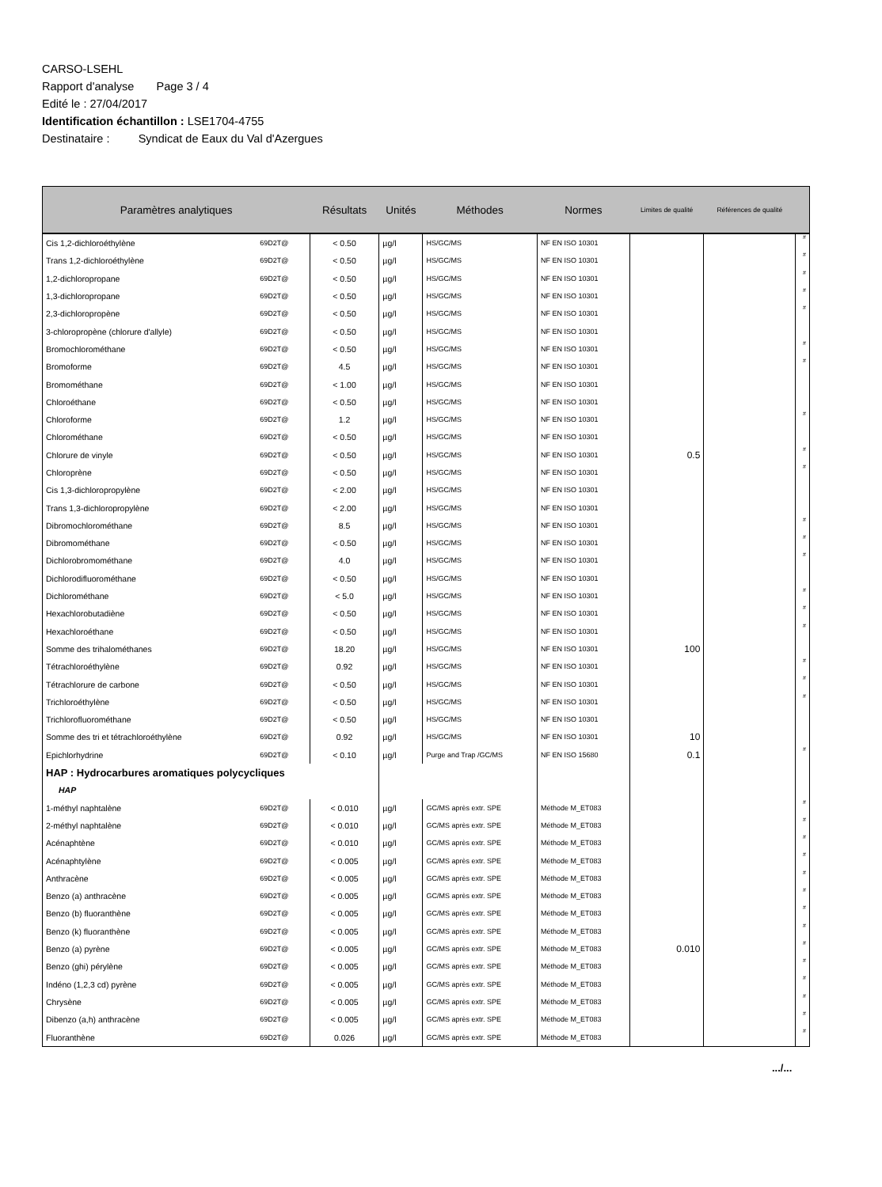CARSO-LSEHL
Rapport d'analyse Page 3 / 4
Edité le : 27/04/2017
Identification échantillon : LSE1704-4755
Destinataire : Syndicat de Eaux du Val d'Azergues
| Paramètres analytiques | | Résultats | Unités | Méthodes | Normes | Limites de qualité | Références de qualité | |
| --- | --- | --- | --- | --- | --- | --- | --- | --- |
| Cis 1,2-dichloroéthylène | 69D2T@ | < 0.50 | µg/l | HS/GC/MS | NF EN ISO 10301 | | | # |
| Trans 1,2-dichloroéthylène | 69D2T@ | < 0.50 | µg/l | HS/GC/MS | NF EN ISO 10301 | | | # |
| 1,2-dichloropropane | 69D2T@ | < 0.50 | µg/l | HS/GC/MS | NF EN ISO 10301 | | | # |
| 1,3-dichloropropane | 69D2T@ | < 0.50 | µg/l | HS/GC/MS | NF EN ISO 10301 | | | # |
| 2,3-dichloropropène | 69D2T@ | < 0.50 | µg/l | HS/GC/MS | NF EN ISO 10301 | | | # |
| 3-chloropropène (chlorure d'allyle) | 69D2T@ | < 0.50 | µg/l | HS/GC/MS | NF EN ISO 10301 | | | |
| Bromochlorométhane | 69D2T@ | < 0.50 | µg/l | HS/GC/MS | NF EN ISO 10301 | | | # |
| Bromoforme | 69D2T@ | 4.5 | µg/l | HS/GC/MS | NF EN ISO 10301 | | | # |
| Bromométhane | 69D2T@ | < 1.00 | µg/l | HS/GC/MS | NF EN ISO 10301 | | | |
| Chloroéthane | 69D2T@ | < 0.50 | µg/l | HS/GC/MS | NF EN ISO 10301 | | | |
| Chloroforme | 69D2T@ | 1.2 | µg/l | HS/GC/MS | NF EN ISO 10301 | | | # |
| Chlorométhane | 69D2T@ | < 0.50 | µg/l | HS/GC/MS | NF EN ISO 10301 | | | |
| Chlorure de vinyle | 69D2T@ | < 0.50 | µg/l | HS/GC/MS | NF EN ISO 10301 | 0.5 | | # |
| Chloroprène | 69D2T@ | < 0.50 | µg/l | HS/GC/MS | NF EN ISO 10301 | | | # |
| Cis 1,3-dichloropropylène | 69D2T@ | < 2.00 | µg/l | HS/GC/MS | NF EN ISO 10301 | | | |
| Trans 1,3-dichloropropylène | 69D2T@ | < 2.00 | µg/l | HS/GC/MS | NF EN ISO 10301 | | | |
| Dibromochlorométhane | 69D2T@ | 8.5 | µg/l | HS/GC/MS | NF EN ISO 10301 | | | # |
| Dibromométhane | 69D2T@ | < 0.50 | µg/l | HS/GC/MS | NF EN ISO 10301 | | | # |
| Dichlorobromométhane | 69D2T@ | 4.0 | µg/l | HS/GC/MS | NF EN ISO 10301 | | | # |
| Dichlorodifluorométhane | 69D2T@ | < 0.50 | µg/l | HS/GC/MS | NF EN ISO 10301 | | | |
| Dichlorométhane | 69D2T@ | < 5.0 | µg/l | HS/GC/MS | NF EN ISO 10301 | | | # |
| Hexachlorobutadiène | 69D2T@ | < 0.50 | µg/l | HS/GC/MS | NF EN ISO 10301 | | | # |
| Hexachloroéthane | 69D2T@ | < 0.50 | µg/l | HS/GC/MS | NF EN ISO 10301 | | | # |
| Somme des trihalométhanes | 69D2T@ | 18.20 | µg/l | HS/GC/MS | NF EN ISO 10301 | 100 | | |
| Tétrachloroéthylène | 69D2T@ | 0.92 | µg/l | HS/GC/MS | NF EN ISO 10301 | | | # |
| Tétrachlorure de carbone | 69D2T@ | < 0.50 | µg/l | HS/GC/MS | NF EN ISO 10301 | | | # |
| Trichloroéthylène | 69D2T@ | < 0.50 | µg/l | HS/GC/MS | NF EN ISO 10301 | | | # |
| Trichlorofluorométhane | 69D2T@ | < 0.50 | µg/l | HS/GC/MS | NF EN ISO 10301 | | | |
| Somme des tri et tétrachloroéthylène | 69D2T@ | 0.92 | µg/l | HS/GC/MS | NF EN ISO 10301 | 10 | | |
| Epichlorhydrine | 69D2T@ | < 0.10 | µg/l | Purge and Trap /GC/MS | NF EN ISO 15680 | 0.1 | | # |
| HAP : Hydrocarbures aromatiques polycycliques | | | | | | | | |
| HAP | | | | | | | | |
| 1-méthyl naphtalène | 69D2T@ | < 0.010 | µg/l | GC/MS après extr. SPE | Méthode M_ET083 | | | # |
| 2-méthyl naphtalène | 69D2T@ | < 0.010 | µg/l | GC/MS après extr. SPE | Méthode M_ET083 | | | # |
| Acénaphtène | 69D2T@ | < 0.010 | µg/l | GC/MS après extr. SPE | Méthode M_ET083 | | | # |
| Acénaphtylène | 69D2T@ | < 0.005 | µg/l | GC/MS après extr. SPE | Méthode M_ET083 | | | # |
| Anthracène | 69D2T@ | < 0.005 | µg/l | GC/MS après extr. SPE | Méthode M_ET083 | | | # |
| Benzo (a) anthracène | 69D2T@ | < 0.005 | µg/l | GC/MS après extr. SPE | Méthode M_ET083 | | | # |
| Benzo (b) fluoranthène | 69D2T@ | < 0.005 | µg/l | GC/MS après extr. SPE | Méthode M_ET083 | | | # |
| Benzo (k) fluoranthène | 69D2T@ | < 0.005 | µg/l | GC/MS après extr. SPE | Méthode M_ET083 | | | # |
| Benzo (a) pyrène | 69D2T@ | < 0.005 | µg/l | GC/MS après extr. SPE | Méthode M_ET083 | 0.010 | | # |
| Benzo (ghi) pérylène | 69D2T@ | < 0.005 | µg/l | GC/MS après extr. SPE | Méthode M_ET083 | | | # |
| Indéno (1,2,3 cd) pyrène | 69D2T@ | < 0.005 | µg/l | GC/MS après extr. SPE | Méthode M_ET083 | | | # |
| Chrysène | 69D2T@ | < 0.005 | µg/l | GC/MS après extr. SPE | Méthode M_ET083 | | | # |
| Dibenzo (a,h) anthracène | 69D2T@ | < 0.005 | µg/l | GC/MS après extr. SPE | Méthode M_ET083 | | | # |
| Fluoranthène | 69D2T@ | 0.026 | µg/l | GC/MS après extr. SPE | Méthode M_ET083 | | | # |
.../...